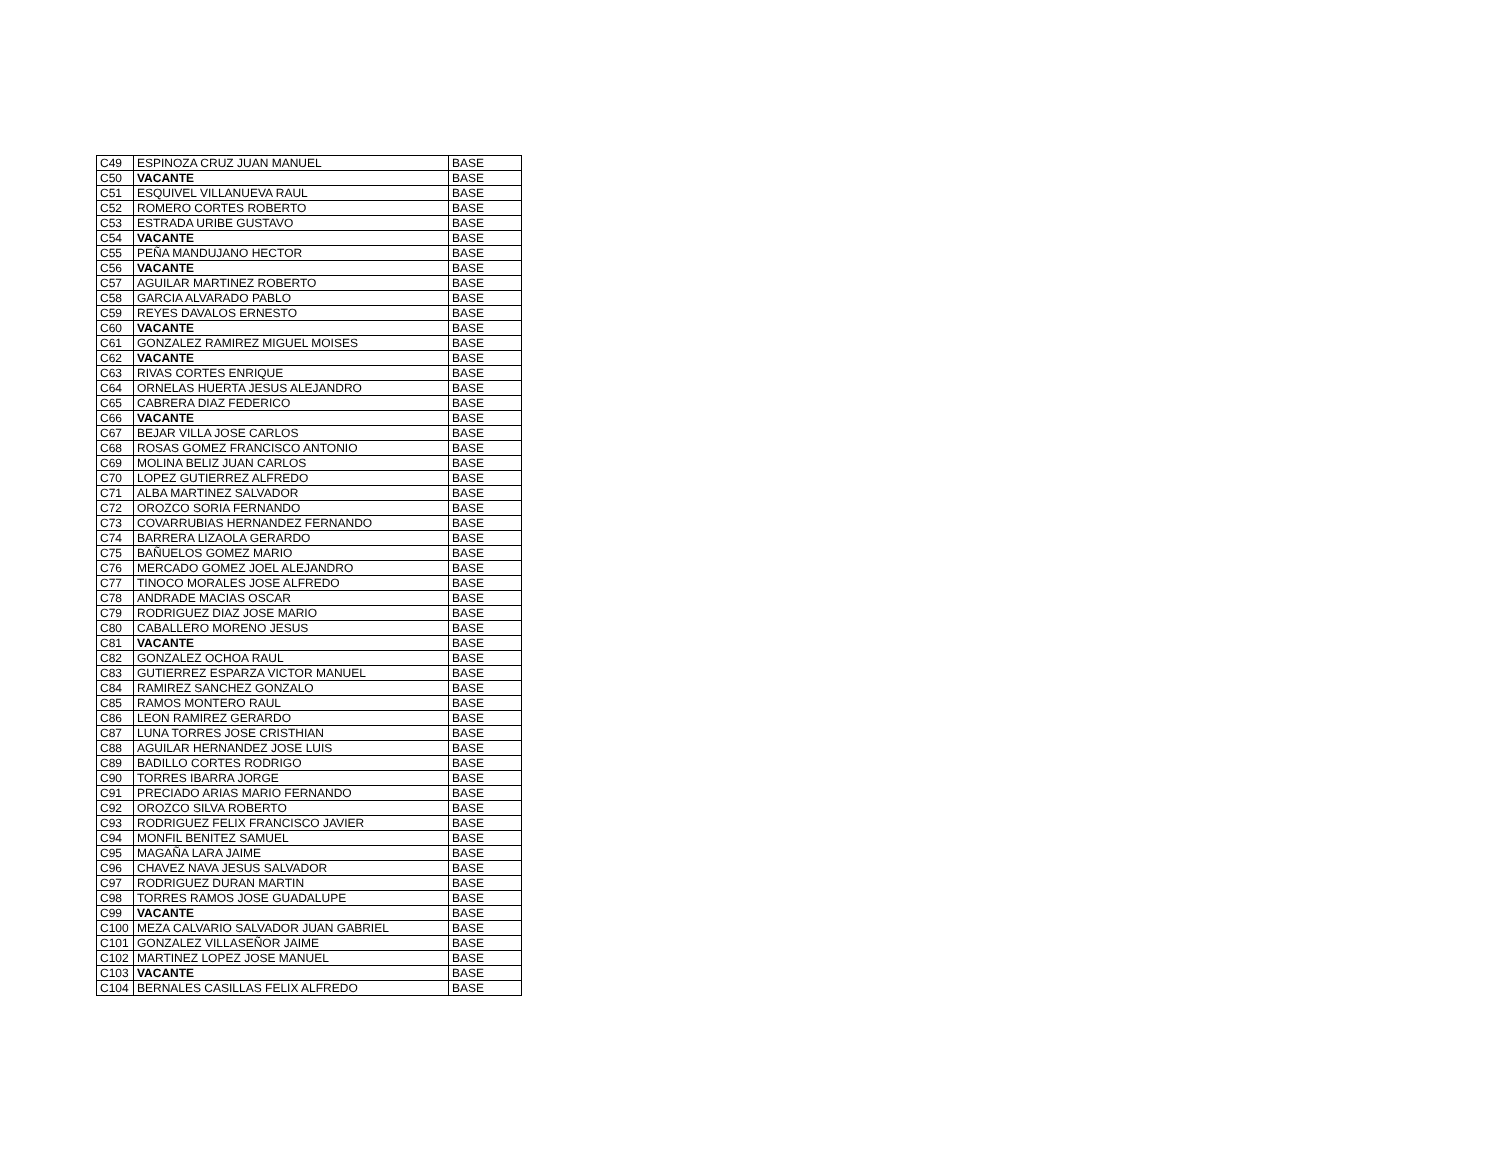| C49 | ESPINOZA CRUZ JUAN MANUEL | BASE |
| C50 | VACANTE | BASE |
| C51 | ESQUIVEL VILLANUEVA RAUL | BASE |
| C52 | ROMERO CORTES ROBERTO | BASE |
| C53 | ESTRADA URIBE GUSTAVO | BASE |
| C54 | VACANTE | BASE |
| C55 | PEÑA MANDUJANO HECTOR | BASE |
| C56 | VACANTE | BASE |
| C57 | AGUILAR MARTINEZ ROBERTO | BASE |
| C58 | GARCIA ALVARADO PABLO | BASE |
| C59 | REYES DAVALOS ERNESTO | BASE |
| C60 | VACANTE | BASE |
| C61 | GONZALEZ RAMIREZ MIGUEL MOISES | BASE |
| C62 | VACANTE | BASE |
| C63 | RIVAS CORTES ENRIQUE | BASE |
| C64 | ORNELAS HUERTA JESUS ALEJANDRO | BASE |
| C65 | CABRERA DIAZ FEDERICO | BASE |
| C66 | VACANTE | BASE |
| C67 | BEJAR VILLA JOSE CARLOS | BASE |
| C68 | ROSAS GOMEZ FRANCISCO ANTONIO | BASE |
| C69 | MOLINA BELIZ JUAN CARLOS | BASE |
| C70 | LOPEZ GUTIERREZ ALFREDO | BASE |
| C71 | ALBA MARTINEZ SALVADOR | BASE |
| C72 | OROZCO SORIA FERNANDO | BASE |
| C73 | COVARRUBIAS HERNANDEZ FERNANDO | BASE |
| C74 | BARRERA LIZAOLA GERARDO | BASE |
| C75 | BAÑUELOS GOMEZ MARIO | BASE |
| C76 | MERCADO GOMEZ JOEL ALEJANDRO | BASE |
| C77 | TINOCO MORALES JOSE ALFREDO | BASE |
| C78 | ANDRADE MACIAS OSCAR | BASE |
| C79 | RODRIGUEZ DIAZ JOSE MARIO | BASE |
| C80 | CABALLERO MORENO JESUS | BASE |
| C81 | VACANTE | BASE |
| C82 | GONZALEZ OCHOA RAUL | BASE |
| C83 | GUTIERREZ ESPARZA VICTOR MANUEL | BASE |
| C84 | RAMIREZ SANCHEZ GONZALO | BASE |
| C85 | RAMOS MONTERO RAUL | BASE |
| C86 | LEON RAMIREZ GERARDO | BASE |
| C87 | LUNA TORRES JOSE CRISTHIAN | BASE |
| C88 | AGUILAR HERNANDEZ JOSE LUIS | BASE |
| C89 | BADILLO CORTES RODRIGO | BASE |
| C90 | TORRES IBARRA JORGE | BASE |
| C91 | PRECIADO ARIAS MARIO FERNANDO | BASE |
| C92 | OROZCO SILVA ROBERTO | BASE |
| C93 | RODRIGUEZ FELIX FRANCISCO JAVIER | BASE |
| C94 | MONFIL BENITEZ SAMUEL | BASE |
| C95 | MAGAÑA LARA JAIME | BASE |
| C96 | CHAVEZ NAVA JESUS SALVADOR | BASE |
| C97 | RODRIGUEZ DURAN MARTIN | BASE |
| C98 | TORRES RAMOS JOSE GUADALUPE | BASE |
| C99 | VACANTE | BASE |
| C100 | MEZA CALVARIO SALVADOR JUAN GABRIEL | BASE |
| C101 | GONZALEZ VILLASEÑOR JAIME | BASE |
| C102 | MARTINEZ LOPEZ JOSE MANUEL | BASE |
| C103 | VACANTE | BASE |
| C104 | BERNALES CASILLAS FELIX ALFREDO | BASE |